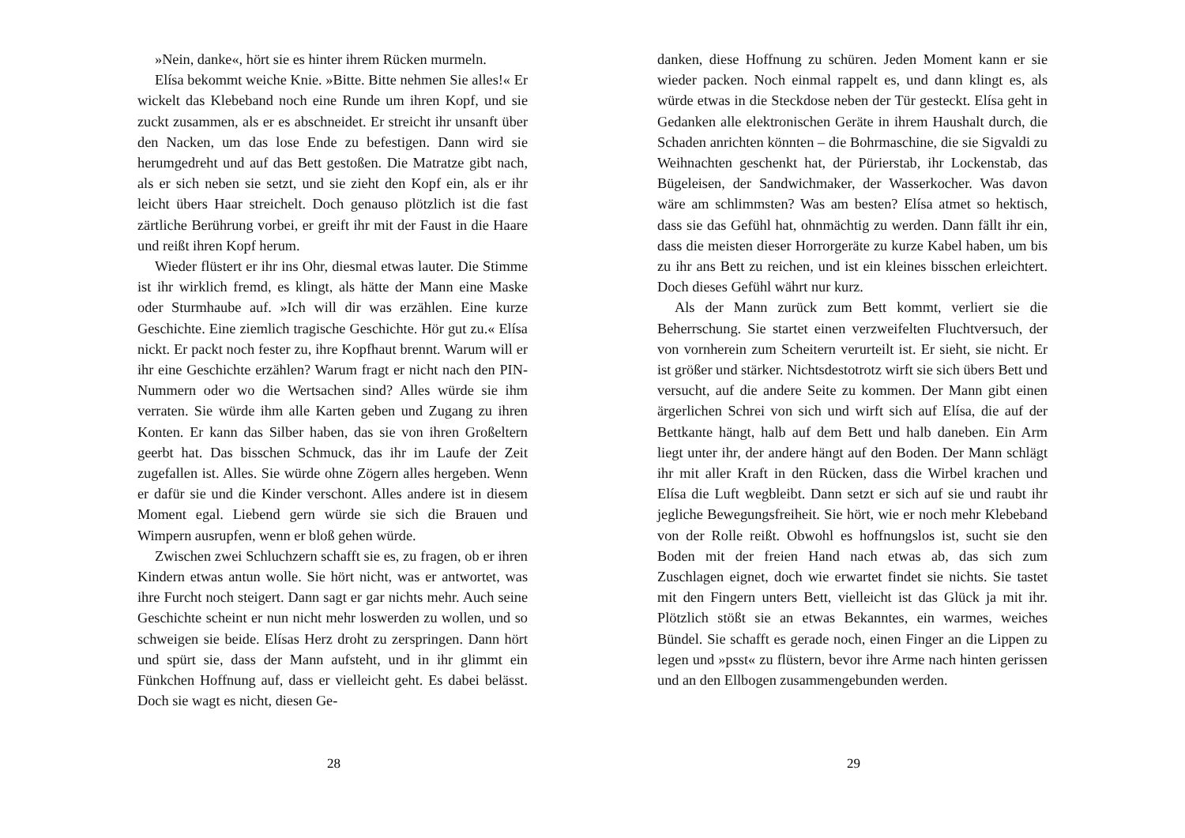»Nein, danke«, hört sie es hinter ihrem Rücken murmeln.
Elísa bekommt weiche Knie. »Bitte. Bitte nehmen Sie alles!« Er wickelt das Klebeband noch eine Runde um ihren Kopf, und sie zuckt zusammen, als er es abschneidet. Er streicht ihr unsanft über den Nacken, um das lose Ende zu befestigen. Dann wird sie herumgedreht und auf das Bett gestoßen. Die Matratze gibt nach, als er sich neben sie setzt, und sie zieht den Kopf ein, als er ihr leicht übers Haar streichelt. Doch genauso plötzlich ist die fast zärtliche Berührung vorbei, er greift ihr mit der Faust in die Haare und reißt ihren Kopf herum.
Wieder flüstert er ihr ins Ohr, diesmal etwas lauter. Die Stimme ist ihr wirklich fremd, es klingt, als hätte der Mann eine Maske oder Sturmhaube auf. »Ich will dir was erzählen. Eine kurze Geschichte. Eine ziemlich tragische Geschichte. Hör gut zu.« Elísa nickt. Er packt noch fester zu, ihre Kopfhaut brennt. Warum will er ihr eine Geschichte erzählen? Warum fragt er nicht nach den PIN-Nummern oder wo die Wertsachen sind? Alles würde sie ihm verraten. Sie würde ihm alle Karten geben und Zugang zu ihren Konten. Er kann das Silber haben, das sie von ihren Großeltern geerbt hat. Das bisschen Schmuck, das ihr im Laufe der Zeit zugefallen ist. Alles. Sie würde ohne Zögern alles hergeben. Wenn er dafür sie und die Kinder verschont. Alles andere ist in diesem Moment egal. Liebend gern würde sie sich die Brauen und Wimpern ausrupfen, wenn er bloß gehen würde.
Zwischen zwei Schluchzern schafft sie es, zu fragen, ob er ihren Kindern etwas antun wolle. Sie hört nicht, was er antwortet, was ihre Furcht noch steigert. Dann sagt er gar nichts mehr. Auch seine Geschichte scheint er nun nicht mehr loswerden zu wollen, und so schweigen sie beide. Elísas Herz droht zu zerspringen. Dann hört und spürt sie, dass der Mann aufsteht, und in ihr glimmt ein Fünkchen Hoffnung auf, dass er vielleicht geht. Es dabei belässt. Doch sie wagt es nicht, diesen Ge-
28
danken, diese Hoffnung zu schüren. Jeden Moment kann er sie wieder packen. Noch einmal rappelt es, und dann klingt es, als würde etwas in die Steckdose neben der Tür gesteckt. Elísa geht in Gedanken alle elektronischen Geräte in ihrem Haushalt durch, die Schaden anrichten könnten – die Bohrmaschine, die sie Sigvaldi zu Weihnachten geschenkt hat, der Pürierstab, ihr Lockenstab, das Bügeleisen, der Sandwichmaker, der Wasserkocher. Was davon wäre am schlimmsten? Was am besten? Elísa atmet so hektisch, dass sie das Gefühl hat, ohnmächtig zu werden. Dann fällt ihr ein, dass die meisten dieser Horrorgeräte zu kurze Kabel haben, um bis zu ihr ans Bett zu reichen, und ist ein kleines bisschen erleichtert. Doch dieses Gefühl währt nur kurz.
Als der Mann zurück zum Bett kommt, verliert sie die Beherrschung. Sie startet einen verzweifelten Fluchtversuch, der von vornherein zum Scheitern verurteilt ist. Er sieht, sie nicht. Er ist größer und stärker. Nichtsdestotrotz wirft sie sich übers Bett und versucht, auf die andere Seite zu kommen. Der Mann gibt einen ärgerlichen Schrei von sich und wirft sich auf Elísa, die auf der Bettkante hängt, halb auf dem Bett und halb daneben. Ein Arm liegt unter ihr, der andere hängt auf den Boden. Der Mann schlägt ihr mit aller Kraft in den Rücken, dass die Wirbel krachen und Elísa die Luft wegbleibt. Dann setzt er sich auf sie und raubt ihr jegliche Bewegungsfreiheit. Sie hört, wie er noch mehr Klebeband von der Rolle reißt. Obwohl es hoffnungslos ist, sucht sie den Boden mit der freien Hand nach etwas ab, das sich zum Zuschlagen eignet, doch wie erwartet findet sie nichts. Sie tastet mit den Fingern unters Bett, vielleicht ist das Glück ja mit ihr. Plötzlich stößt sie an etwas Bekanntes, ein warmes, weiches Bündel. Sie schafft es gerade noch, einen Finger an die Lippen zu legen und »psst« zu flüstern, bevor ihre Arme nach hinten gerissen und an den Ellbogen zusammengebunden werden.
29